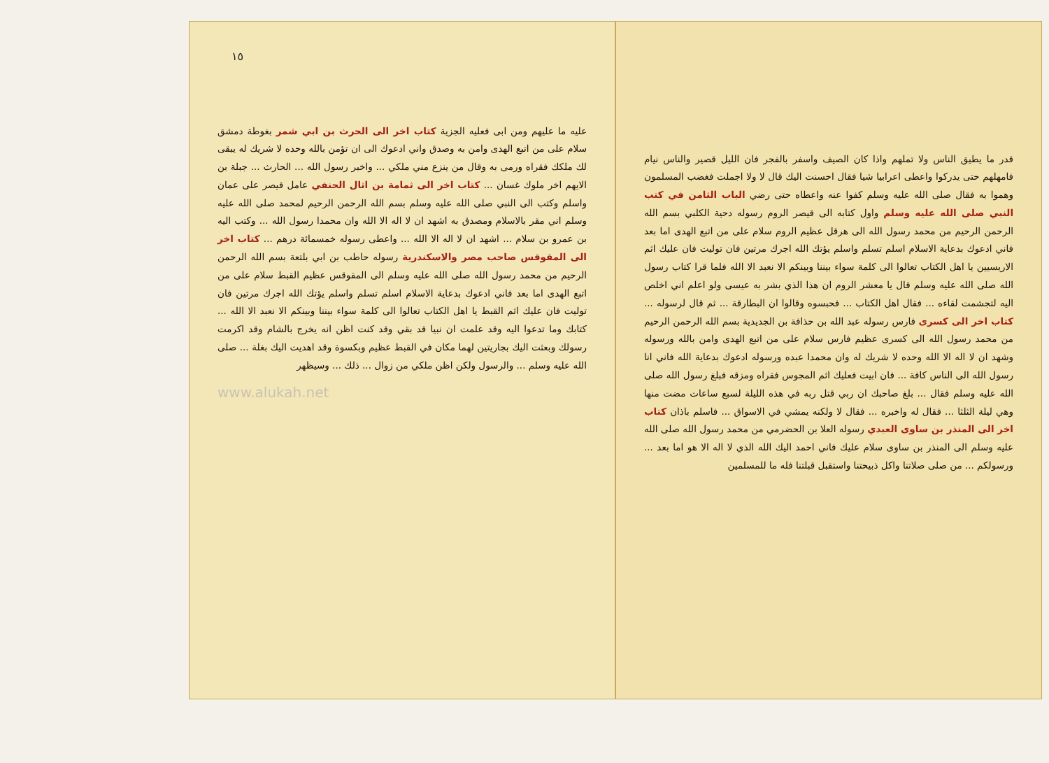قدر ما يطيق الناس ولا تملهم واذا كان الصيف واسفر بالفجر فان الليل قصير والناس نيام فامهلهم حتى يدركوا واعطى اعرابيا شيا فقال احسنت اليك قال لا ولا اجملت فغضب المسلمون وهموا به فقال صلى الله عليه وسلم كفوا عنه واعطاه حتى رضي الباب الثامن في كتب النبي صلى الله عليه وسلم واول كتابه الى قيصر الروم رسوله دحية الكلبي بسم الله الرحمن الرحيم من محمد رسول الله الى هرقل عظيم الروم سلام على من اتبع الهدى اما بعد فاني ادعوك بدعاية الاسلام اسلم تسلم واسلم يؤتك الله اجرك مرتين فان توليت فان عليك اثم الاريسيين يا اهل الكتاب تعالوا الى كلمة سواء بيننا وبينكم الا نعبد الا الله فلما قرا كتاب رسول الله صلى الله عليه وسلم قال يا معشر الروم ان هذا الذي بشر به عيسى ولو اعلم اني اخلص اليه لتجشمت لقاءه ... فقال اهل الكتاب ... فحبسوه وقالوا ان البطارقة ... ثم قال لرسوله ... كتاب اخر الى كسرى فارس رسوله عبد الله بن حذافة بن الجديدية بسم الله الرحمن الرحيم من محمد رسول الله الى كسرى عظيم فارس سلام على من اتبع الهدى وامن بالله ورسوله وشهد ان لا اله الا الله وحده لا شريك له وان محمدا عبده ورسوله ادعوك بدعاية الله فاني انا رسول الله الى الناس كافة ... فان ابيت فعليك اثم المجوس فقراه ومزقه فبلغ رسول الله صلى الله عليه وسلم فقال ... بلغ صاحبك ان ربي قتل ربه في هذه الليلة لسبع ساعات مضت منها وهي ليلة الثلثا ... فقال له واخبره ... فقال لا ولكنه يمشي في الاسواق ... فاسلم باذان كتاب اخر الى المنذر بن ساوى العبدي رسوله العلا بن الحضرمي من محمد رسول الله صلى الله عليه وسلم الى المنذر بن ساوى سلام عليك فاني احمد اليك الله الذي لا اله الا هو اما بعد ... ورسولكم ... من صلى صلاتنا واكل ذبيحتنا واستقبل قبلتنا فله ما للمسلمين
١٥
عليه ما عليهم ومن ابى فعليه الجزية كتاب اخر الى الحرث بن ابي شمر بغوطة دمشق سلام على من اتبع الهدى وامن به وصدق واني ادعوك الى ان تؤمن بالله وحده لا شريك له يبقى لك ملكك فقراه ورمى به وقال من ينزع مني ملكي ... واخبر رسول الله ... الحارث ... جبلة بن الايهم اخر ملوك غسان ... كتاب اخر الى ثمامة بن اثال الحنفي عامل قيصر على عمان واسلم وكتب الى النبي صلى الله عليه وسلم بسم الله الرحمن الرحيم لمحمد صلى الله عليه وسلم اني مقر بالاسلام ومصدق به اشهد ان لا اله الا الله وان محمدا رسول الله ... وكتب اليه بن عمرو بن سلام ... اشهد ان لا اله الا الله ... واعطى رسوله خمسمائة درهم ... كتاب اخر الى المقوقس صاحب مصر والاسكندرية رسوله حاطب بن ابي بلتعة بسم الله الرحمن الرحيم من محمد رسول الله صلى الله عليه وسلم الى المقوقس عظيم القبط سلام على من اتبع الهدى اما بعد فاني ادعوك بدعاية الاسلام اسلم تسلم واسلم يؤتك الله اجرك مرتين فان توليت فان عليك اثم القبط يا اهل الكتاب تعالوا الى كلمة سواء بيننا وبينكم الا نعبد الا الله ... كتابك وما تدعوا اليه وقد علمت ان نبيا قد بقي وقد كنت اظن انه يخرج بالشام وقد اكرمت رسولك وبعثت اليك بجاريتين لهما مكان في القبط عظيم وبكسوة وقد اهديت اليك بغلة ... صلى الله عليه وسلم ... والرسول ولكن اظن ملكي من زوال ... ذلك ... وسيظهر
www.alukah.net